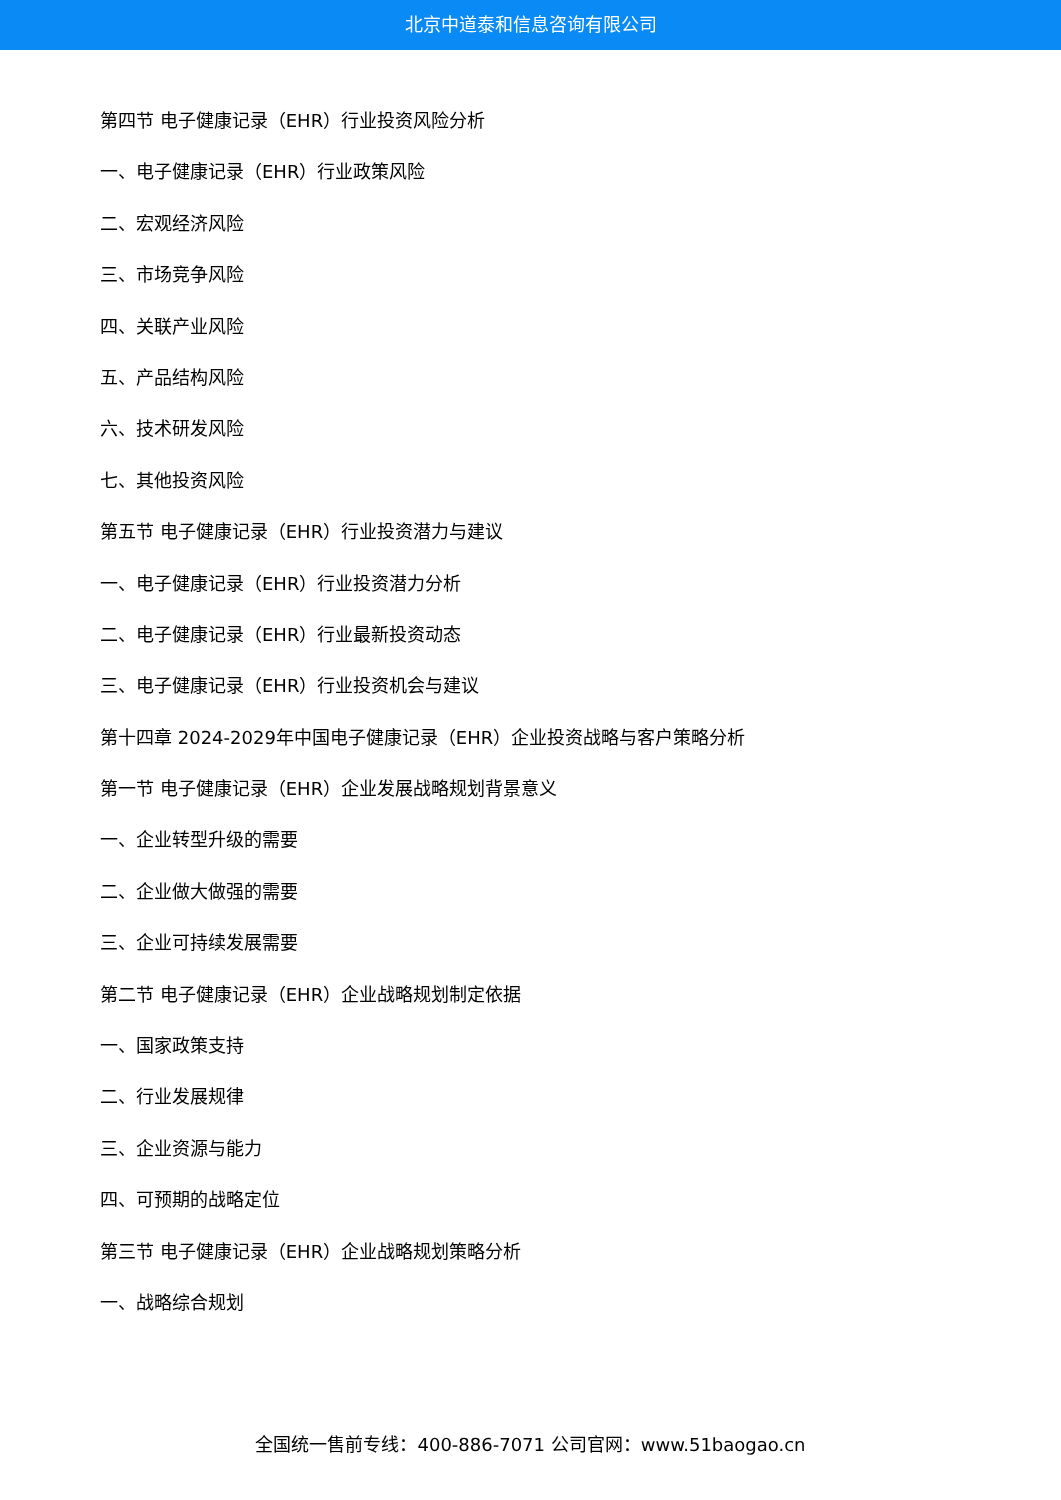北京中道泰和信息咨询有限公司
第四节 电子健康记录（EHR）行业投资风险分析
一、电子健康记录（EHR）行业政策风险
二、宏观经济风险
三、市场竞争风险
四、关联产业风险
五、产品结构风险
六、技术研发风险
七、其他投资风险
第五节 电子健康记录（EHR）行业投资潜力与建议
一、电子健康记录（EHR）行业投资潜力分析
二、电子健康记录（EHR）行业最新投资动态
三、电子健康记录（EHR）行业投资机会与建议
第十四章 2024-2029年中国电子健康记录（EHR）企业投资战略与客户策略分析
第一节 电子健康记录（EHR）企业发展战略规划背景意义
一、企业转型升级的需要
二、企业做大做强的需要
三、企业可持续发展需要
第二节 电子健康记录（EHR）企业战略规划制定依据
一、国家政策支持
二、行业发展规律
三、企业资源与能力
四、可预期的战略定位
第三节 电子健康记录（EHR）企业战略规划策略分析
一、战略综合规划
全国统一售前专线：400-886-7071 公司官网：www.51baogao.cn